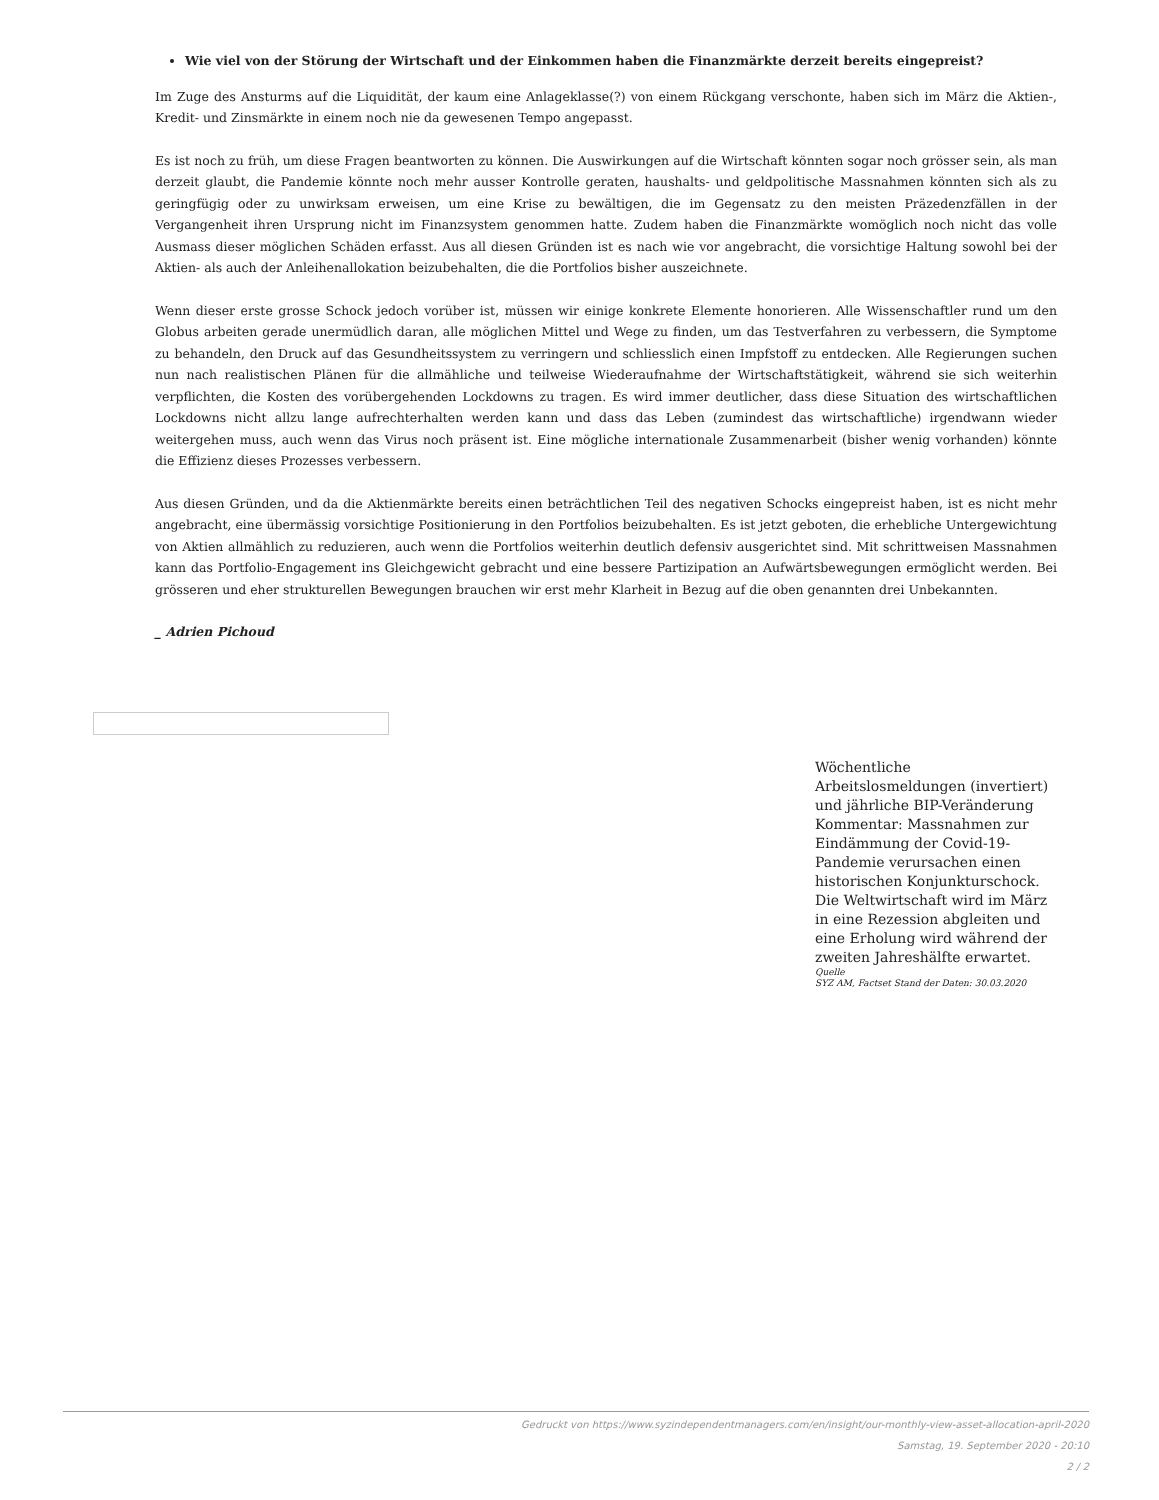Wie viel von der Störung der Wirtschaft und der Einkommen haben die Finanzmärkte derzeit bereits eingepreist?
Im Zuge des Ansturms auf die Liquidität, der kaum eine Anlageklasse(?) von einem Rückgang verschonte, haben sich im März die Aktien-, Kredit- und Zinsmärkte in einem noch nie da gewesenen Tempo angepasst.
Es ist noch zu früh, um diese Fragen beantworten zu können. Die Auswirkungen auf die Wirtschaft könnten sogar noch grösser sein, als man derzeit glaubt, die Pandemie könnte noch mehr ausser Kontrolle geraten, haushalts- und geldpolitische Massnahmen könnten sich als zu geringfügig oder zu unwirksam erweisen, um eine Krise zu bewältigen, die im Gegensatz zu den meisten Präzedenzfällen in der Vergangenheit ihren Ursprung nicht im Finanzsystem genommen hatte. Zudem haben die Finanzmärkte womöglich noch nicht das volle Ausmass dieser möglichen Schäden erfasst. Aus all diesen Gründen ist es nach wie vor angebracht, die vorsichtige Haltung sowohl bei der Aktien- als auch der Anleihenallokation beizubehalten, die die Portfolios bisher auszeichnete.
Wenn dieser erste grosse Schock jedoch vorüber ist, müssen wir einige konkrete Elemente honorieren. Alle Wissenschaftler rund um den Globus arbeiten gerade unermüdlich daran, alle möglichen Mittel und Wege zu finden, um das Testverfahren zu verbessern, die Symptome zu behandeln, den Druck auf das Gesundheitssystem zu verringern und schliesslich einen Impfstoff zu entdecken. Alle Regierungen suchen nun nach realistischen Plänen für die allmähliche und teilweise Wiederaufnahme der Wirtschaftstätigkeit, während sie sich weiterhin verpflichten, die Kosten des vorübergehenden Lockdowns zu tragen. Es wird immer deutlicher, dass diese Situation des wirtschaftlichen Lockdowns nicht allzu lange aufrechterhalten werden kann und dass das Leben (zumindest das wirtschaftliche) irgendwann wieder weitergehen muss, auch wenn das Virus noch präsent ist. Eine mögliche internationale Zusammenarbeit (bisher wenig vorhanden) könnte die Effizienz dieses Prozesses verbessern.
Aus diesen Gründen, und da die Aktienmärkte bereits einen beträchtlichen Teil des negativen Schocks eingepreist haben, ist es nicht mehr angebracht, eine übermässig vorsichtige Positionierung in den Portfolios beizubehalten. Es ist jetzt geboten, die erhebliche Untergewichtung von Aktien allmählich zu reduzieren, auch wenn die Portfolios weiterhin deutlich defensiv ausgerichtet sind. Mit schrittweisen Massnahmen kann das Portfolio-Engagement ins Gleichgewicht gebracht und eine bessere Partizipation an Aufwärtsbewegungen ermöglicht werden. Bei grösseren und eher strukturellen Bewegungen brauchen wir erst mehr Klarheit in Bezug auf die oben genannten drei Unbekannten.
_ Adrien Pichoud
Wöchentliche Arbeitslosmeldungen (invertiert) und jährliche BIP-Veränderung Kommentar: Massnahmen zur Eindämmung der Covid-19-Pandemie verursachen einen historischen Konjunkturschock. Die Weltwirtschaft wird im März in eine Rezession abgleiten und eine Erholung wird während der zweiten Jahreshälfte erwartet.
Quelle
SYZ AM, Factset Stand der Daten: 30.03.2020
Gedruckt von https://www.syzindependentmanagers.com/en/insight/our-monthly-view-asset-allocation-april-2020
Samstag, 19. September 2020 - 20:10
2 / 2